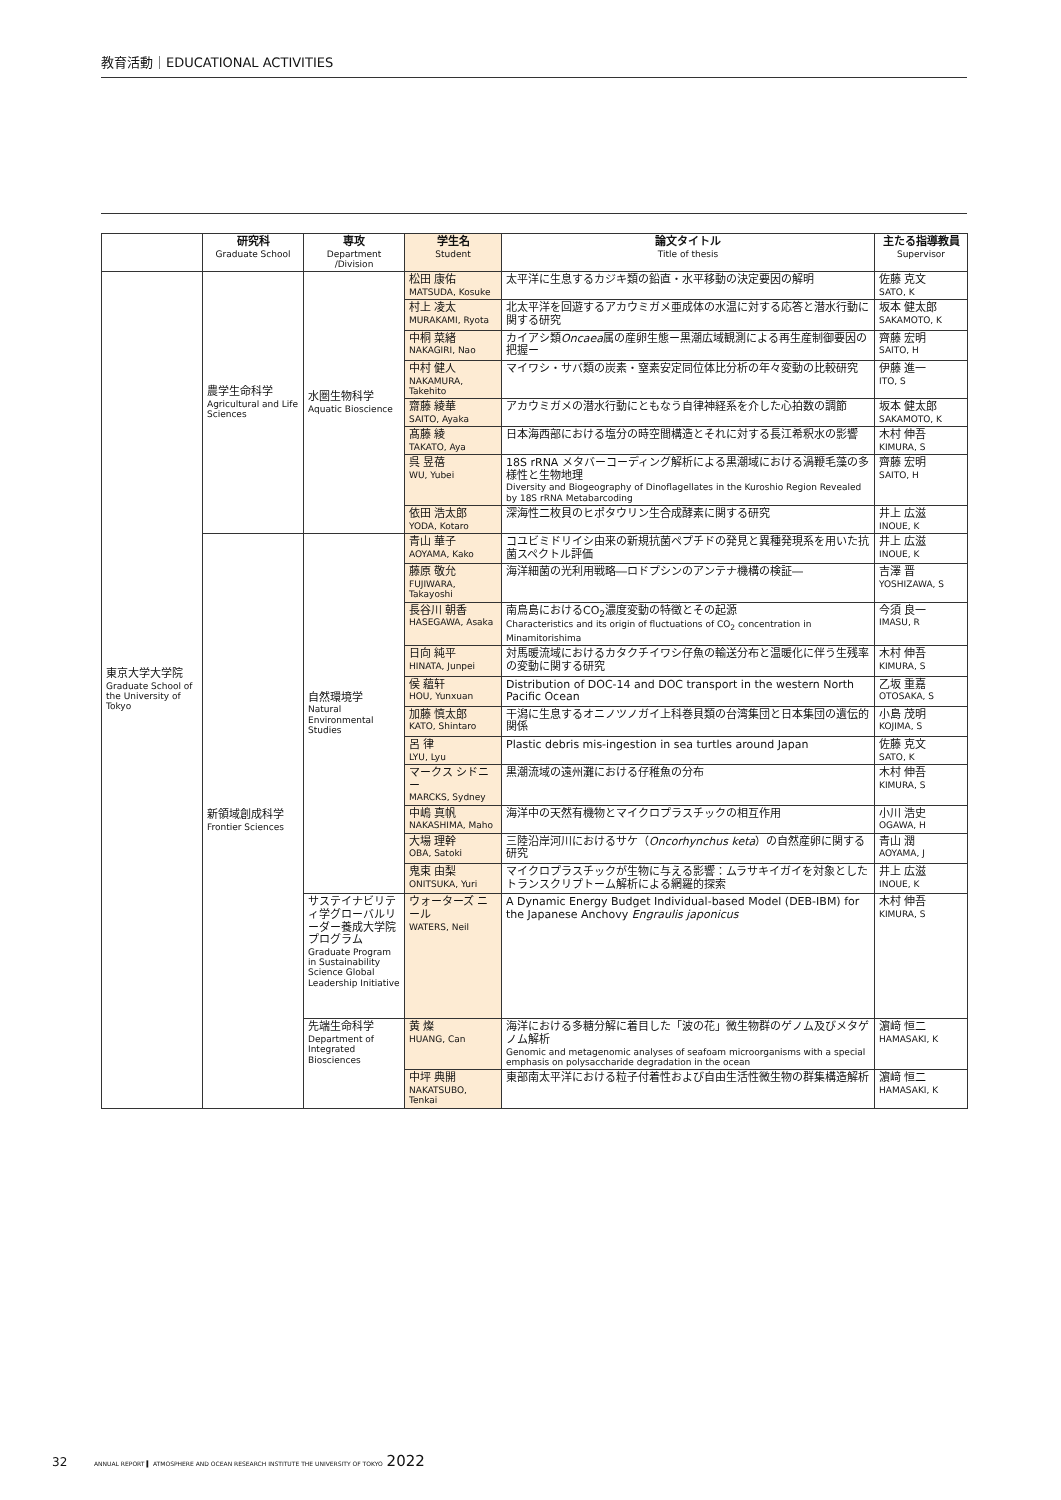教育活動｜EDUCATIONAL ACTIVITIES
| | 研究科 Graduate School | 専攻 Department /Division | 学生名 Student | 論文タイトル Title of thesis | 主たる指導教員 Supervisor |
| --- | --- | --- | --- | --- | --- |
| 東京大学大学院 Graduate School of the University of Tokyo | 農学生命科学 Agricultural and Life Sciences | 水圏生物科学 Aquatic Bioscience | 松田 康佑 MATSUDA, Kosuke | 太平洋に生息するカジキ類の鉛直・水平移動の決定要因の解明 | 佐藤 克文 SATO, K |
| | | | 村上 凌太 MURAKAMI, Ryota | 北太平洋を回遊するアカウミガメ亜成体の水温に対する応答と潜水行動に関する研究 | 坂本 健太郎 SAKAMOTO, K |
| | | | 中桐 菜緒 NAKAGIRI, Nao | カイアシ類 Oncaea 属の産卵生態ー黒潮広域観測による再生産制御要因の把握ー | 齊藤 宏明 SAITO, H |
| | | | 中村 健人 NAKAMURA, Takehito | マイワシ・サバ類の炭素・窒素安定同位体比分析の年々変動の比較研究 | 伊藤 進一 ITO, S |
| | | | 齋藤 綾華 SAITO, Ayaka | アカウミガメの潜水行動にともなう自律神経系を介した心拍数の調節 | 坂本 健太郎 SAKAMOTO, K |
| | | | 髙藤 綾 TAKATO, Aya | 日本海西部における塩分の時空間構造とそれに対する長江希釈水の影響 | 木村 伸吾 KIMURA, S |
| | | | 呉 昱蓓 WU, Yubei | 18S rRNA メタバーコーディング解析による黒潮域における渦鞭毛藻の多様性と生物地理 Diversity and Biogeography of Dinoflagellates in the Kuroshio Region Revealed by 18S rRNA Metabarcoding | 齊藤 宏明 SAITO, H |
| | | | 依田 浩太郎 YODA, Kotaro | 深海性二枚貝のヒポタウリン生合成酵素に関する研究 | 井上 広滋 INOUE, K |
| | 新領域創成科学 Frontier Sciences | 自然環境学 Natural Environmental Studies | 青山 華子 AOYAMA, Kako | コユビミドリイシ由来の新規抗菌ペプチドの発見と異種発現系を用いた抗菌スペクトル評価 | 井上 広滋 INOUE, K |
| | | | 藤原 敬允 FUJIWARA, Takayoshi | 海洋細菌の光利用戦略―ロドプシンのアンテナ機構の検証― | 吉澤 晋 YOSHIZAWA, S |
| | | | 長谷川 朝香 HASEGAWA, Asaka | 南鳥島におけるCO<sub>2</sub>濃度変動の特徴とその起源 Characteristics and its origin of fluctuations of CO<sub>2</sub> concentration in Minamitorishima | 今須 良一 IMASU, R |
| | | | 日向 純平 HINATA, Junpei | 対馬暖流域におけるカタクチイワシ仔魚の輸送分布と温暖化に伴う生残率の変動に関する研究 | 木村 伸吾 KIMURA, S |
| | | | 侯 蘊轩 HOU, Yunxuan | Distribution of DOC-14 and DOC transport in the western North Pacific Ocean | 乙坂 重嘉 OTOSAKA, S |
| | | | 加藤 慎太郎 KATO, Shintaro | 干潟に生息するオニノツノガイ上科巻貝類の台湾集団と日本集団の遺伝的関係 | 小島 茂明 KOJIMA, S |
| | | | 呂 律 LYU, Lyu | Plastic debris mis-ingestion in sea turtles around Japan | 佐藤 克文 SATO, K |
| | | | マークス シドニー MARCKS, Sydney | 黒潮流域の遠州灘における仔稚魚の分布 | 木村 伸吾 KIMURA, S |
| | | | 中嶋 真帆 NAKASHIMA, Maho | 海洋中の天然有機物とマイクロプラスチックの相互作用 | 小川 浩史 OGAWA, H |
| | | | 大場 理幹 OBA, Satoki | 三陸沿岸河川におけるサケ（ Oncorhynchus keta ）の自然産卵に関する研究 | 青山 潤 AOYAMA, J |
| | | | 鬼束 由梨 ONITSUKA, Yuri | マイクロプラスチックが生物に与える影響：ムラサキイガイを対象としたトランスクリプトーム解析による網羅的探索 | 井上 広滋 INOUE, K |
| | | サステイナビリティ学グローバルリーダー養成大学院プログラム Graduate Program in Sustainability Science Global Leadership Initiative | ウォーターズ ニール WATERS, Neil | A Dynamic Energy Budget Individual-based Model (DEB-IBM) for the Japanese Anchovy Engraulis japonicus | 木村 伸吾 KIMURA, S |
| | | 先端生命科学 Department of Integrated Biosciences | 黄 燦 HUANG, Can | 海洋における多糖分解に着目した「波の花」微生物群のゲノム及びメタゲノム解析 Genomic and metagenomic analyses of seafoam microorganisms with a special emphasis on polysaccharide degradation in the ocean | 濵﨑 恒二 HAMASAKI, K |
| | | | 中坪 典開 NAKATSUBO, Tenkai | 東部南太平洋における粒子付着性および自由生活性微生物の群集構造解析 | 濵﨑 恒二 HAMASAKI, K |
32 ANNUAL REPORT ▍ ATMOSPHERE AND OCEAN RESEARCH INSTITUTE THE UNIVERSITY OF TOKYO 2022